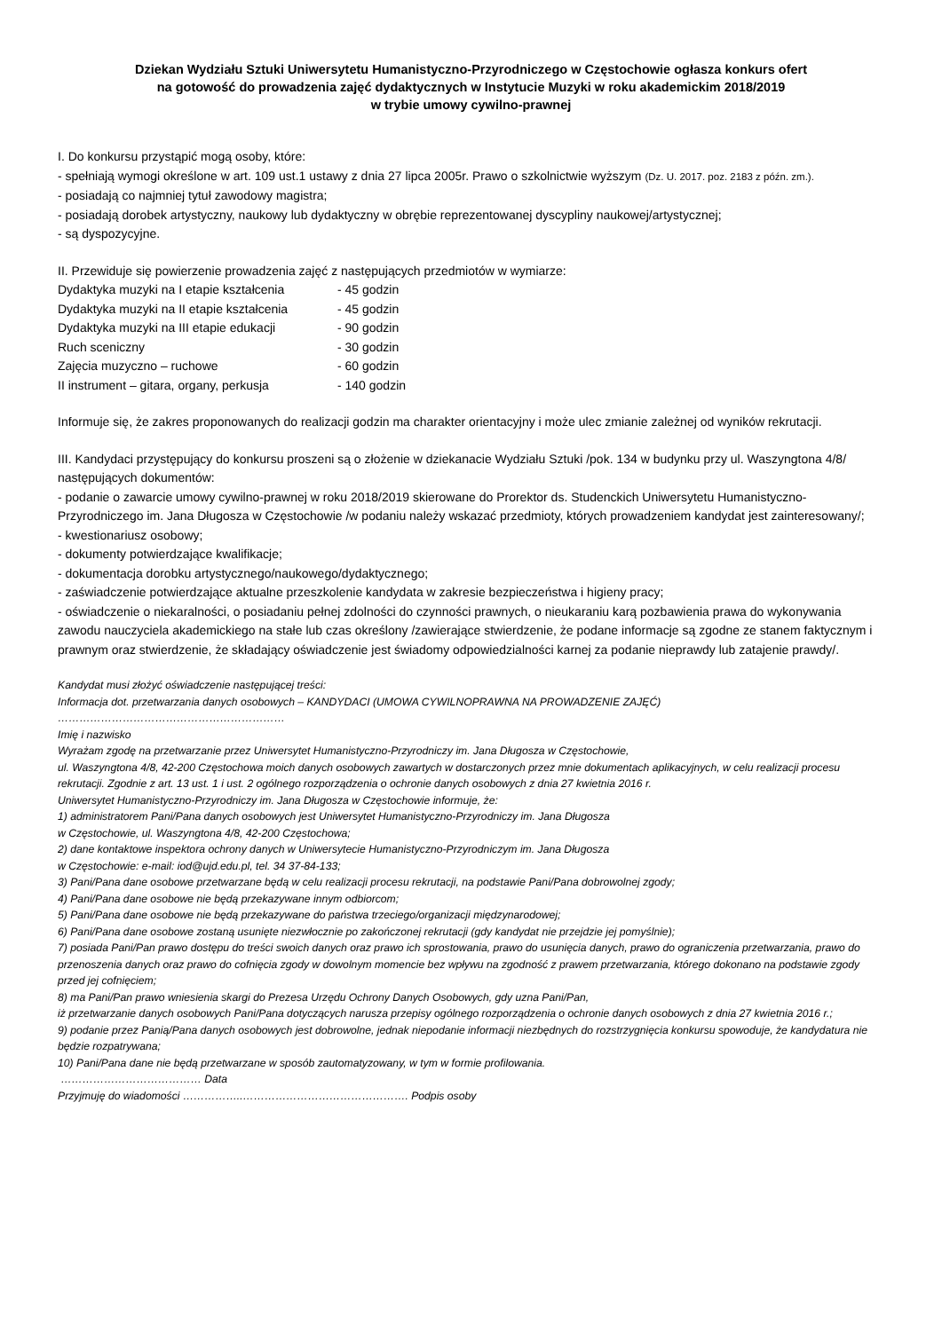Dziekan Wydziału Sztuki Uniwersytetu Humanistyczno-Przyrodniczego w Częstochowie ogłasza konkurs ofert
na gotowość do prowadzenia zajęć dydaktycznych w Instytucie Muzyki w roku akademickim 2018/2019
w trybie umowy cywilno-prawnej
I. Do konkursu przystąpić mogą osoby, które:
- spełniają wymogi określone w art. 109 ust.1 ustawy z dnia 27 lipca 2005r. Prawo o szkolnictwie wyższym (Dz. U. 2017. poz. 2183 z późn. zm.).
- posiadają co najmniej tytuł zawodowy magistra;
- posiadają dorobek artystyczny, naukowy lub dydaktyczny w obrębie reprezentowanej dyscypliny naukowej/artystycznej;
- są dyspozycyjne.
II. Przewiduje się powierzenie prowadzenia zajęć z następujących przedmiotów w wymiarze:
| Dydaktyka muzyki na I etapie kształcenia | - 45 godzin |
| Dydaktyka muzyki na II etapie kształcenia | - 45 godzin |
| Dydaktyka muzyki na III etapie edukacji | - 90 godzin |
| Ruch sceniczny | - 30 godzin |
| Zajęcia muzyczno – ruchowe | - 60 godzin |
| II instrument – gitara, organy, perkusja | - 140 godzin |
Informuje się, że zakres proponowanych do realizacji godzin ma charakter orientacyjny i może ulec zmianie zależnej od wyników rekrutacji.
III. Kandydaci przystępujący do konkursu proszeni są o złożenie w dziekanacie Wydziału Sztuki /pok. 134 w budynku przy ul. Waszyngtona 4/8/ następujących dokumentów:
- podanie o zawarcie umowy cywilno-prawnej w roku 2018/2019 skierowane do Prorektor ds. Studenckich Uniwersytetu Humanistyczno-Przyrodniczego im. Jana Długosza w Częstochowie /w podaniu należy wskazać przedmioty, których prowadzeniem kandydat jest zainteresowany/;
- kwestionariusz osobowy;
- dokumenty potwierdzające kwalifikacje;
- dokumentacja dorobku artystycznego/naukowego/dydaktycznego;
- zaświadczenie potwierdzające aktualne przeszkolenie kandydata w zakresie bezpieczeństwa i higieny pracy;
- oświadczenie o niekaralności, o posiadaniu pełnej zdolności do czynności prawnych, o nieukaraniu karą pozbawienia prawa do wykonywania zawodu nauczyciela akademickiego na stałe lub czas określony /zawierające stwierdzenie, że podane informacje są zgodne ze stanem faktycznym i prawnym oraz stwierdzenie, że składający oświadczenie jest świadomy odpowiedzialności karnej za podanie nieprawdy lub zatajenie prawdy/.
Kandydat musi złożyć oświadczenie następującej treści:
Informacja dot. przetwarzania danych osobowych – KANDYDACI (UMOWA CYWILNOPRAWNA NA PROWADZENIE ZAJĘĆ)
………………………………………………………
Imię i nazwisko
Wyrażam zgodę na przetwarzanie przez Uniwersytet Humanistyczno-Przyrodniczy im. Jana Długosza w Częstochowie,
ul. Waszyngtona 4/8, 42-200 Częstochowa moich danych osobowych zawartych w dostarczonych przez mnie dokumentach aplikacyjnych, w celu realizacji procesu rekrutacji. Zgodnie z art. 13 ust. 1 i ust. 2 ogólnego rozporządzenia o ochronie danych osobowych z dnia 27 kwietnia 2016 r.
Uniwersytet Humanistyczno-Przyrodniczy im. Jana Długosza w Częstochowie informuje, że:
1) administratorem Pani/Pana danych osobowych jest Uniwersytet Humanistyczno-Przyrodniczy im. Jana Długosza
w Częstochowie, ul. Waszyngtona 4/8, 42-200 Częstochowa;
2) dane kontaktowe inspektora ochrony danych w Uniwersytecie Humanistyczno-Przyrodniczym im. Jana Długosza
w Częstochowie: e-mail: iod@ujd.edu.pl, tel. 34 37-84-133;
3) Pani/Pana dane osobowe przetwarzane będą w celu realizacji procesu rekrutacji, na podstawie Pani/Pana dobrowolnej zgody;
4) Pani/Pana dane osobowe nie będą przekazywane innym odbiorcom;
5) Pani/Pana dane osobowe nie będą przekazywane do państwa trzeciego/organizacji międzynarodowej;
6) Pani/Pana dane osobowe zostaną usunięte niezwłocznie po zakończonej rekrutacji (gdy kandydat nie przejdzie jej pomyślnie);
7) posiada Pani/Pan prawo dostępu do treści swoich danych oraz prawo ich sprostowania, prawo do usunięcia danych, prawo do ograniczenia przetwarzania, prawo do przenoszenia danych oraz prawo do cofnięcia zgody w dowolnym momencie bez wpływu na zgodność z prawem przetwarzania, którego dokonano na podstawie zgody przed jej cofnięciem;
8) ma Pani/Pan prawo wniesienia skargi do Prezesa Urzędu Ochrony Danych Osobowych, gdy uzna Pani/Pan,
iż przetwarzanie danych osobowych Pani/Pana dotyczących narusza przepisy ogólnego rozporządzenia o ochronie danych osobowych z dnia 27 kwietnia 2016 r.;
9) podanie przez Panią/Pana danych osobowych jest dobrowolne, jednak niepodanie informacji niezbędnych do rozstrzygnięcia konkursu spowoduje, że kandydatura nie będzie rozpatrywana;
10) Pani/Pana dane nie będą przetwarzane w sposób zautomatyzowany, w tym w formie profilowania.
………………………………… Data
Przyjmuję do wiadomości ……………..………………………………………. Podpis osoby